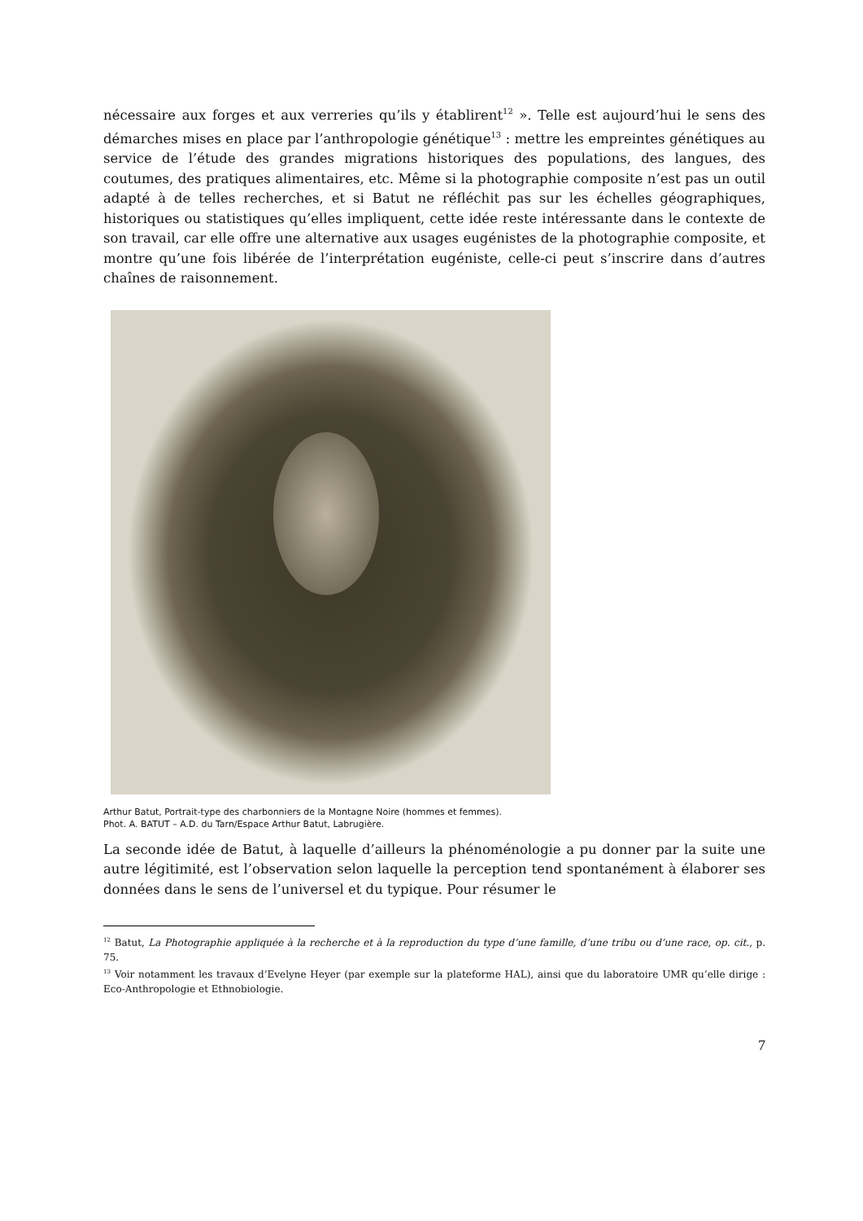nécessaire aux forges et aux verreries qu’ils y établirent<sup>12</sup> ». Telle est aujourd’hui le sens des démarches mises en place par l’anthropologie génétique<sup>13</sup> : mettre les empreintes génétiques au service de l’étude des grandes migrations historiques des populations, des langues, des coutumes, des pratiques alimentaires, etc. Même si la photographie composite n’est pas un outil adapté à de telles recherches, et si Batut ne réfléchit pas sur les échelles géographiques, historiques ou statistiques qu’elles impliquent, cette idée reste intéressante dans le contexte de son travail, car elle offre une alternative aux usages eugénistes de la photographie composite, et montre qu’une fois libérée de l’interprétation eugéniste, celle-ci peut s’inscrire dans d’autres chaînes de raisonnement.
Arthur Batut, Portrait-type des charbonniers de la Montagne Noire (hommes et femmes).
Phot. A. BATUT – A.D. du Tarn/Espace Arthur Batut, Labrugière.
La seconde idée de Batut, à laquelle d’ailleurs la phénoménologie a pu donner par la suite une autre légitimité, est l’observation selon laquelle la perception tend spontanément à élaborer ses données dans le sens de l’universel et du typique. Pour résumer le
<sup>12</sup> Batut, La Photographie appliquée à la recherche et à la reproduction du type d’une famille, d’une tribu ou d’une race, op. cit., p. 75.
<sup>13</sup> Voir notamment les travaux d’Evelyne Heyer (par exemple sur la plateforme HAL), ainsi que du laboratoire UMR qu’elle dirige : Eco-Anthropologie et Ethnobiologie.
7